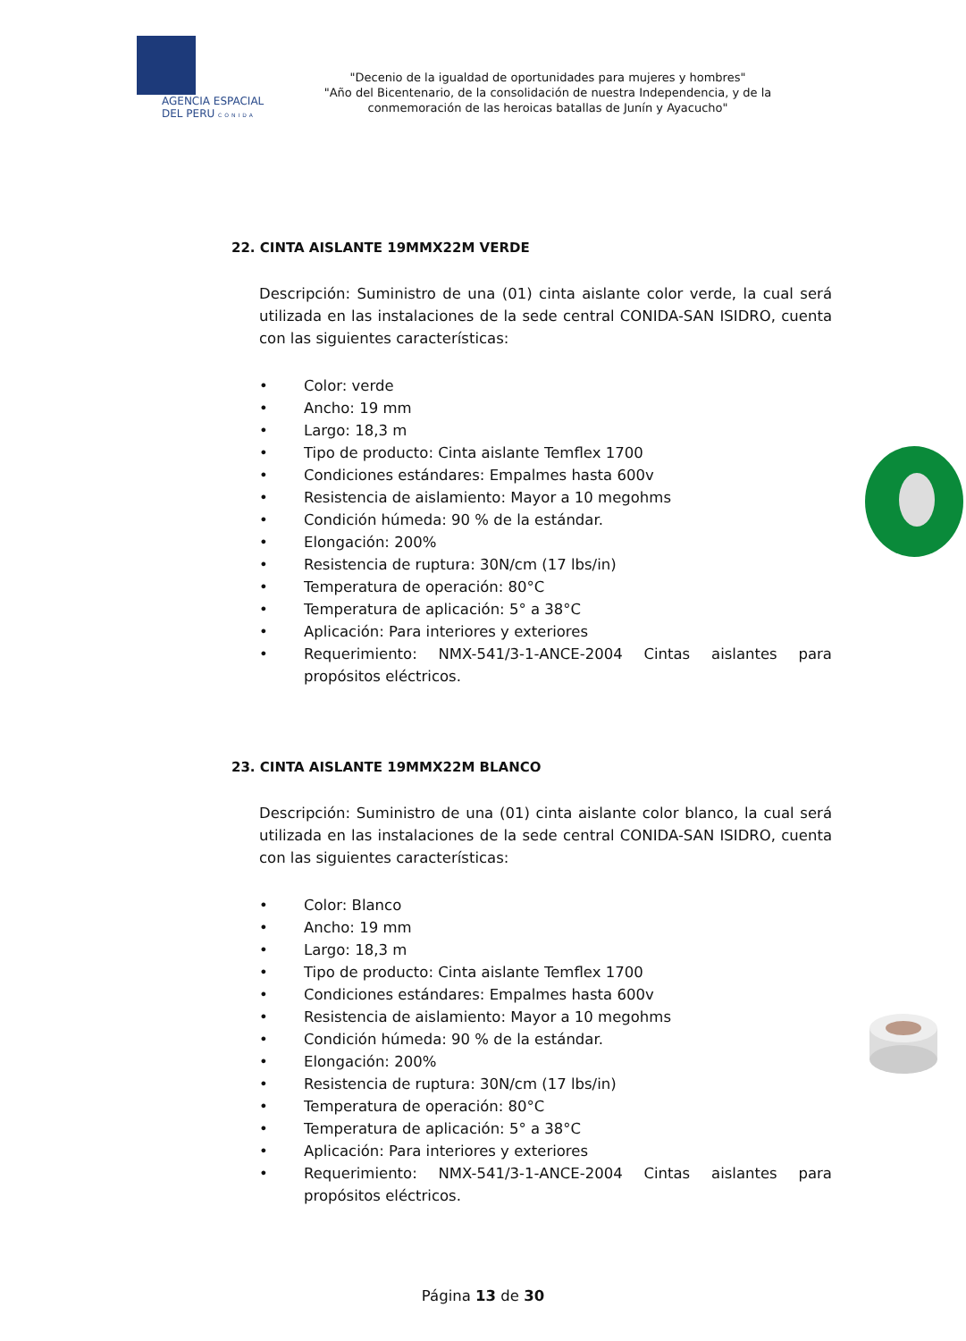AGENCIA ESPACIAL
DEL PERU CONIDA
"Decenio de la igualdad de oportunidades para mujeres y hombres"
"Año del Bicentenario, de la consolidación de nuestra Independencia, y de la conmemoración de las heroicas batallas de Junín y Ayacucho"
22. CINTA AISLANTE 19MMX22M VERDE
Descripción: Suministro de una (01) cinta aislante color verde, la cual será utilizada en las instalaciones de la sede central CONIDA-SAN ISIDRO, cuenta con las siguientes características:
• Color: verde
• Ancho: 19 mm
• Largo: 18,3 m
• Tipo de producto: Cinta aislante Temflex 1700
• Condiciones estándares: Empalmes hasta 600v
• Resistencia de aislamiento: Mayor a 10 megohms
• Condición húmeda: 90 % de la estándar.
• Elongación: 200%
• Resistencia de ruptura: 30N/cm (17 lbs/in)
• Temperatura de operación: 80°C
• Temperatura de aplicación: 5° a 38°C
• Aplicación: Para interiores y exteriores
• Requerimiento: NMX-541/3-1-ANCE-2004 Cintas aislantes para propósitos eléctricos.
23. CINTA AISLANTE 19MMX22M BLANCO
Descripción: Suministro de una (01) cinta aislante color blanco, la cual será utilizada en las instalaciones de la sede central CONIDA-SAN ISIDRO, cuenta con las siguientes características:
• Color: Blanco
• Ancho: 19 mm
• Largo: 18,3 m
• Tipo de producto: Cinta aislante Temflex 1700
• Condiciones estándares: Empalmes hasta 600v
• Resistencia de aislamiento: Mayor a 10 megohms
• Condición húmeda: 90 % de la estándar.
• Elongación: 200%
• Resistencia de ruptura: 30N/cm (17 lbs/in)
• Temperatura de operación: 80°C
• Temperatura de aplicación: 5° a 38°C
• Aplicación: Para interiores y exteriores
• Requerimiento: NMX-541/3-1-ANCE-2004 Cintas aislantes para propósitos eléctricos.
Página 13 de 30